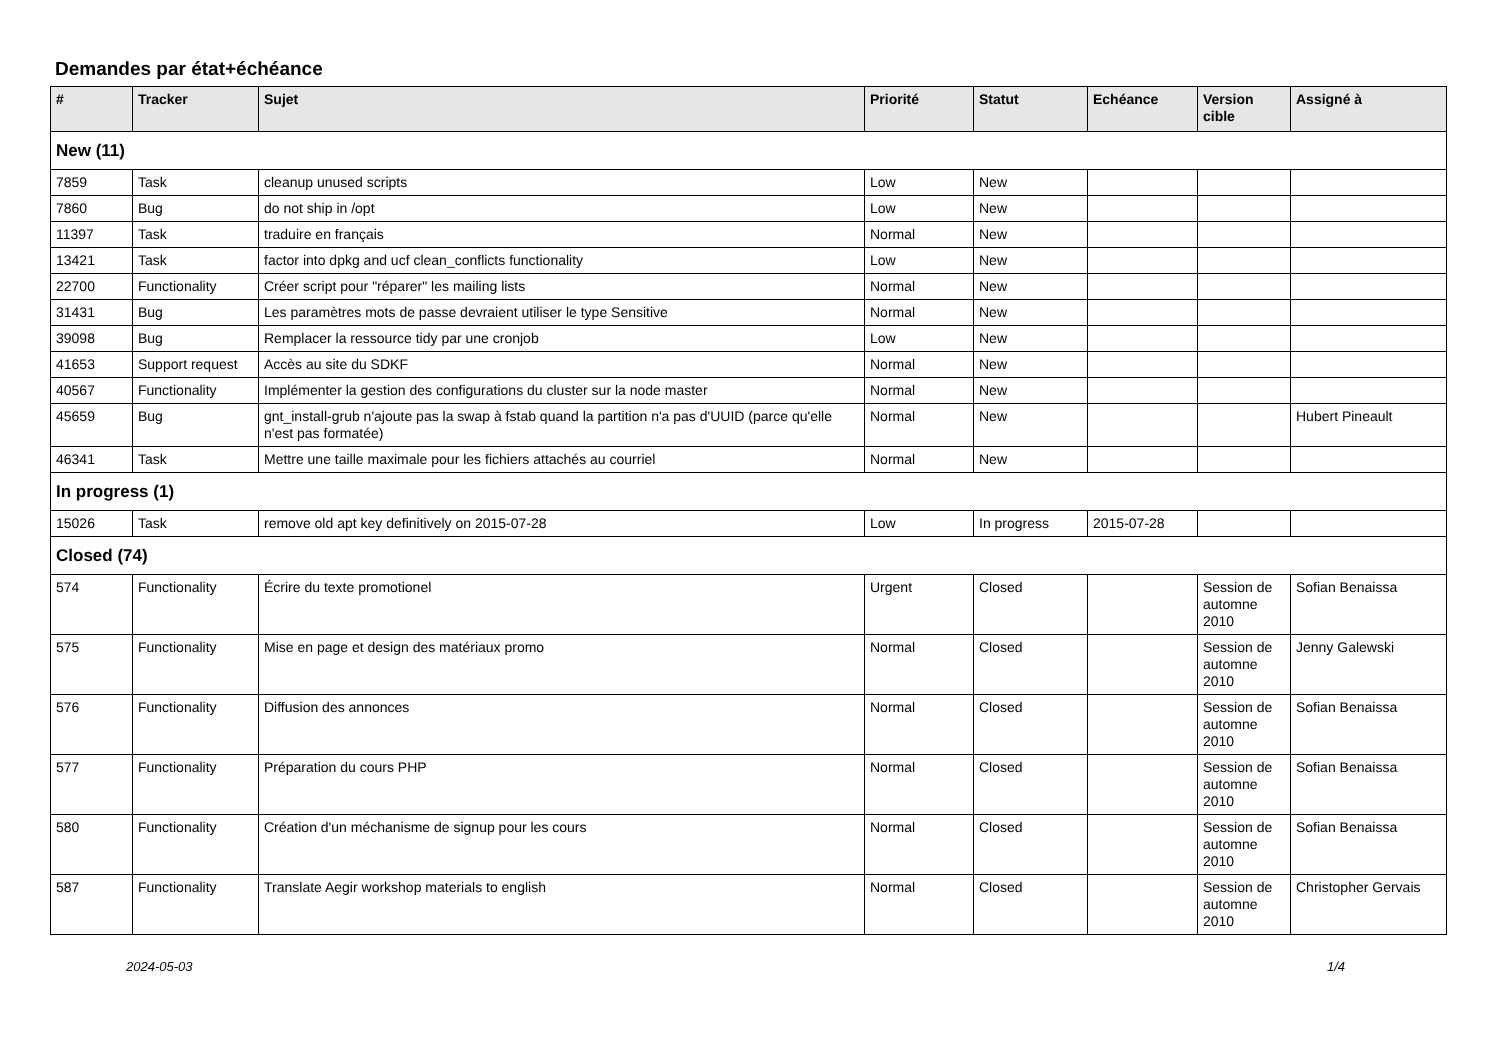Demandes par état+échéance
| # | Tracker | Sujet | Priorité | Statut | Echéance | Version cible | Assigné à |
| --- | --- | --- | --- | --- | --- | --- | --- |
| New (11) | | | | | | | |
| 7859 | Task | cleanup unused scripts | Low | New | | | |
| 7860 | Bug | do not ship in /opt | Low | New | | | |
| 11397 | Task | traduire en français | Normal | New | | | |
| 13421 | Task | factor into dpkg and ucf clean_conflicts functionality | Low | New | | | |
| 22700 | Functionality | Créer script pour "réparer" les mailing lists | Normal | New | | | |
| 31431 | Bug | Les paramètres mots de passe devraient utiliser le type Sensitive | Normal | New | | | |
| 39098 | Bug | Remplacer la ressource tidy par une cronjob | Low | New | | | |
| 41653 | Support request | Accès au site du SDKF | Normal | New | | | |
| 40567 | Functionality | Implémenter la gestion des configurations du cluster sur la node master | Normal | New | | | |
| 45659 | Bug | gnt_install-grub n'ajoute pas la swap à fstab quand la partition n'a pas d'UUID (parce qu'elle n'est pas formatée) | Normal | New | | | Hubert Pineault |
| 46341 | Task | Mettre une taille maximale pour les fichiers attachés au courriel | Normal | New | | | |
| In progress (1) | | | | | | | |
| 15026 | Task | remove old apt key definitively on 2015-07-28 | Low | In progress | 2015-07-28 | | |
| Closed (74) | | | | | | | |
| 574 | Functionality | Écrire du texte promotionel | Urgent | Closed | | Session de automne 2010 | Sofian Benaissa |
| 575 | Functionality | Mise en page et design des matériaux promo | Normal | Closed | | Session de automne 2010 | Jenny Galewski |
| 576 | Functionality | Diffusion des annonces | Normal | Closed | | Session de automne 2010 | Sofian Benaissa |
| 577 | Functionality | Préparation du cours PHP | Normal | Closed | | Session de automne 2010 | Sofian Benaissa |
| 580 | Functionality | Création d'un méchanisme de signup pour les cours | Normal | Closed | | Session de automne 2010 | Sofian Benaissa |
| 587 | Functionality | Translate Aegir workshop materials to english | Normal | Closed | | Session de automne 2010 | Christopher Gervais |
2024-05-03 1/4